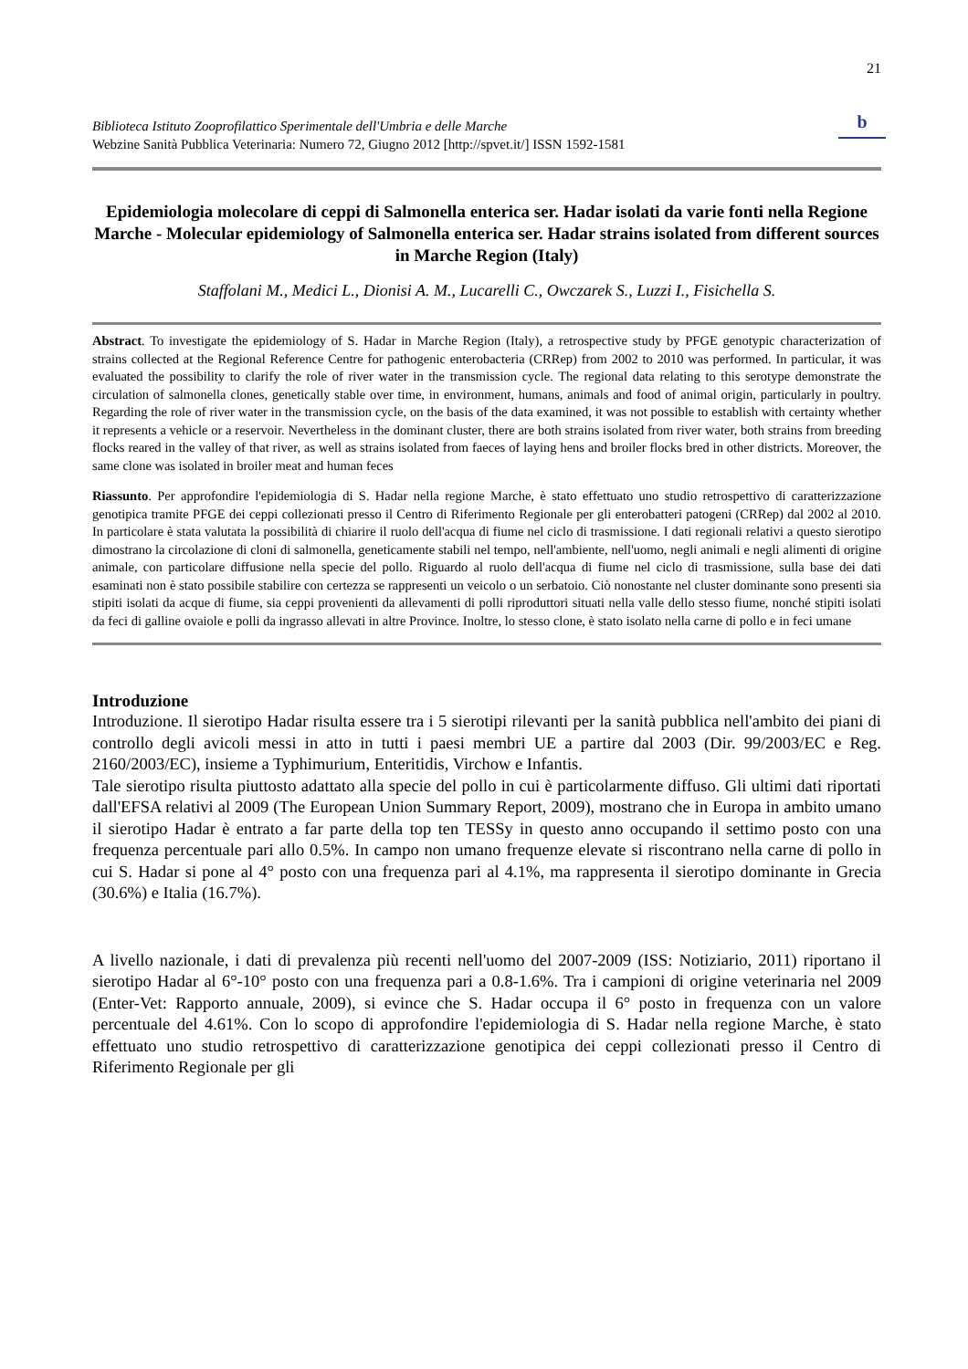21
Biblioteca Istituto Zooprofilattico Sperimentale dell'Umbria e delle Marche
Webzine Sanità Pubblica Veterinaria: Numero 72, Giugno 2012 [http://spvet.it/] ISSN 1592-1581
b
Epidemiologia molecolare di ceppi di Salmonella enterica ser. Hadar isolati da varie fonti nella Regione Marche - Molecular epidemiology of Salmonella enterica ser. Hadar strains isolated from different sources in Marche Region (Italy)
Staffolani M., Medici L., Dionisi A. M., Lucarelli C., Owczarek S., Luzzi I., Fisichella S.
Abstract. To investigate the epidemiology of S. Hadar in Marche Region (Italy), a retrospective study by PFGE genotypic characterization of strains collected at the Regional Reference Centre for pathogenic enterobacteria (CRRep) from 2002 to 2010 was performed. In particular, it was evaluated the possibility to clarify the role of river water in the transmission cycle. The regional data relating to this serotype demonstrate the circulation of salmonella clones, genetically stable over time, in environment, humans, animals and food of animal origin, particularly in poultry. Regarding the role of river water in the transmission cycle, on the basis of the data examined, it was not possible to establish with certainty whether it represents a vehicle or a reservoir. Nevertheless in the dominant cluster, there are both strains isolated from river water, both strains from breeding flocks reared in the valley of that river, as well as strains isolated from faeces of laying hens and broiler flocks bred in other districts. Moreover, the same clone was isolated in broiler meat and human feces
Riassunto. Per approfondire l'epidemiologia di S. Hadar nella regione Marche, è stato effettuato uno studio retrospettivo di caratterizzazione genotipica tramite PFGE dei ceppi collezionati presso il Centro di Riferimento Regionale per gli enterobatteri patogeni (CRRep) dal 2002 al 2010. In particolare è stata valutata la possibilità di chiarire il ruolo dell'acqua di fiume nel ciclo di trasmissione. I dati regionali relativi a questo sierotipo dimostrano la circolazione di cloni di salmonella, geneticamente stabili nel tempo, nell'ambiente, nell'uomo, negli animali e negli alimenti di origine animale, con particolare diffusione nella specie del pollo. Riguardo al ruolo dell'acqua di fiume nel ciclo di trasmissione, sulla base dei dati esaminati non è stato possibile stabilire con certezza se rappresenti un veicolo o un serbatoio. Ciò nonostante nel cluster dominante sono presenti sia stipiti isolati da acque di fiume, sia ceppi provenienti da allevamenti di polli riproduttori situati nella valle dello stesso fiume, nonché stipiti isolati da feci di galline ovaiole e polli da ingrasso allevati in altre Province. Inoltre, lo stesso clone, è stato isolato nella carne di pollo e in feci umane
Introduzione
Introduzione. Il sierotipo Hadar risulta essere tra i 5 sierotipi rilevanti per la sanità pubblica nell'ambito dei piani di controllo degli avicoli messi in atto in tutti i paesi membri UE a partire dal 2003 (Dir. 99/2003/EC e Reg. 2160/2003/EC), insieme a Typhimurium, Enteritidis, Virchow e Infantis.
Tale sierotipo risulta piuttosto adattato alla specie del pollo in cui è particolarmente diffuso. Gli ultimi dati riportati dall'EFSA relativi al 2009 (The European Union Summary Report, 2009), mostrano che in Europa in ambito umano il sierotipo Hadar è entrato a far parte della top ten TESSy in questo anno occupando il settimo posto con una frequenza percentuale pari allo 0.5%. In campo non umano frequenze elevate si riscontrano nella carne di pollo in cui S. Hadar si pone al 4° posto con una frequenza pari al 4.1%, ma rappresenta il sierotipo dominante in Grecia (30.6%) e Italia (16.7%).
A livello nazionale, i dati di prevalenza più recenti nell'uomo del 2007-2009 (ISS: Notiziario, 2011) riportano il sierotipo Hadar al 6°-10° posto con una frequenza pari a 0.8-1.6%. Tra i campioni di origine veterinaria nel 2009 (Enter-Vet: Rapporto annuale, 2009), si evince che S. Hadar occupa il 6° posto in frequenza con un valore percentuale del 4.61%. Con lo scopo di approfondire l'epidemiologia di S. Hadar nella regione Marche, è stato effettuato uno studio retrospettivo di caratterizzazione genotipica dei ceppi collezionati presso il Centro di Riferimento Regionale per gli